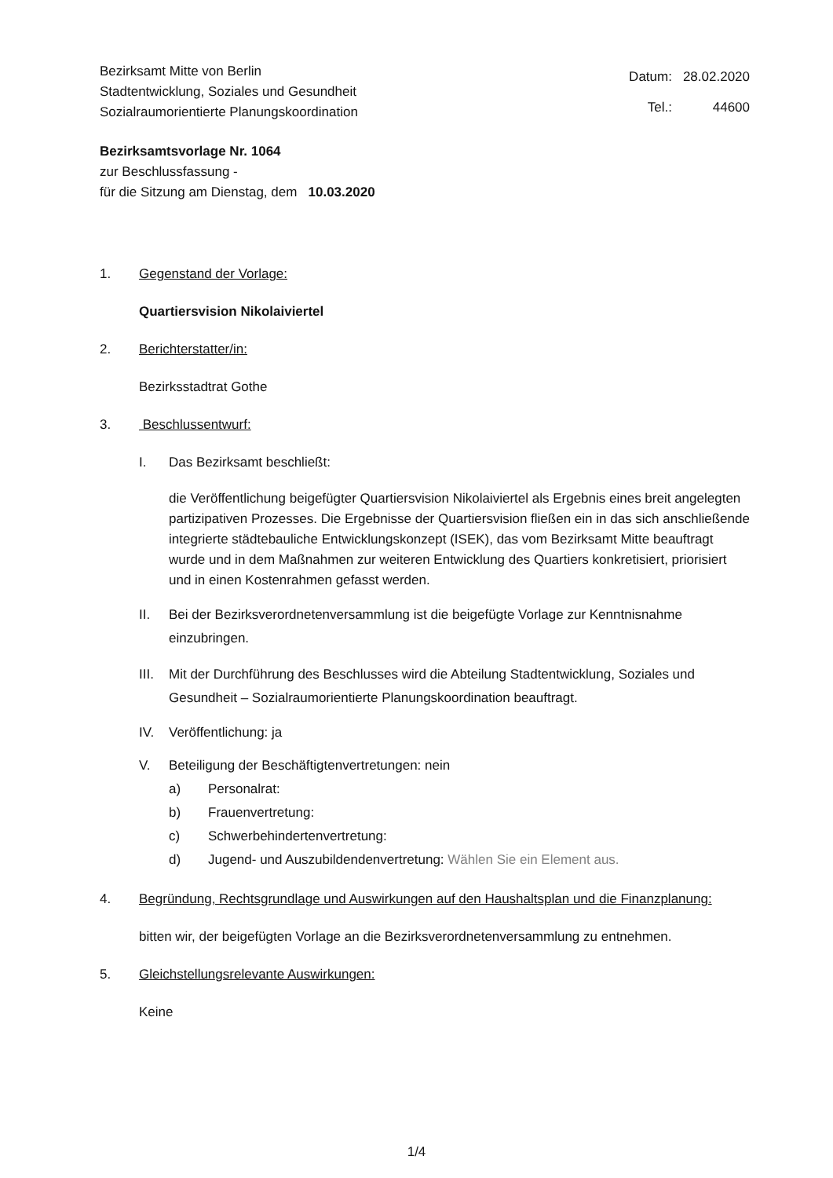Bezirksamt Mitte von Berlin
Stadtentwicklung, Soziales und Gesundheit
Sozialraumorientierte Planungskoordination
| Datum: | 28.02.2020 |
| Tel.: | 44600 |
Bezirksamtsvorlage Nr. 1064
zur Beschlussfassung -
für die Sitzung am Dienstag, dem 10.03.2020
1. Gegenstand der Vorlage:
Quartiersvision Nikolaiviertel
2. Berichterstatter/in:
Bezirksstadtrat Gothe
3. Beschlussentwurf:
I. Das Bezirksamt beschließt:
die Veröffentlichung beigefügter Quartiersvision Nikolaiviertel als Ergebnis eines breit angelegten partizipativen Prozesses. Die Ergebnisse der Quartiersvision fließen ein in das sich anschließende integrierte städtebauliche Entwicklungskonzept (ISEK), das vom Bezirksamt Mitte beauftragt wurde und in dem Maßnahmen zur weiteren Entwicklung des Quartiers konkretisiert, priorisiert und in einen Kostenrahmen gefasst werden.
II. Bei der Bezirksverordnetenversammlung ist die beigefügte Vorlage zur Kenntnisnahme einzubringen.
III.
Mit der Durchführung des Beschlusses wird die Abteilung Stadtentwicklung, Soziales und Gesundheit – Sozialraumorientierte Planungskoordination beauftragt.
IV. Veröffentlichung: ja
V. Beteiligung der Beschäftigtenvertretungen: nein
a) Personalrat:
b) Frauenvertretung:
c) Schwerbehindertenvertretung:
d) Jugend- und Auszubildendenvertretung: Wählen Sie ein Element aus.
4. Begründung, Rechtsgrundlage und Auswirkungen auf den Haushaltsplan und die Finanzplanung:
bitten wir, der beigefügten Vorlage an die Bezirksverordnetenversammlung zu entnehmen.
5. Gleichstellungsrelevante Auswirkungen:
Keine
1/4